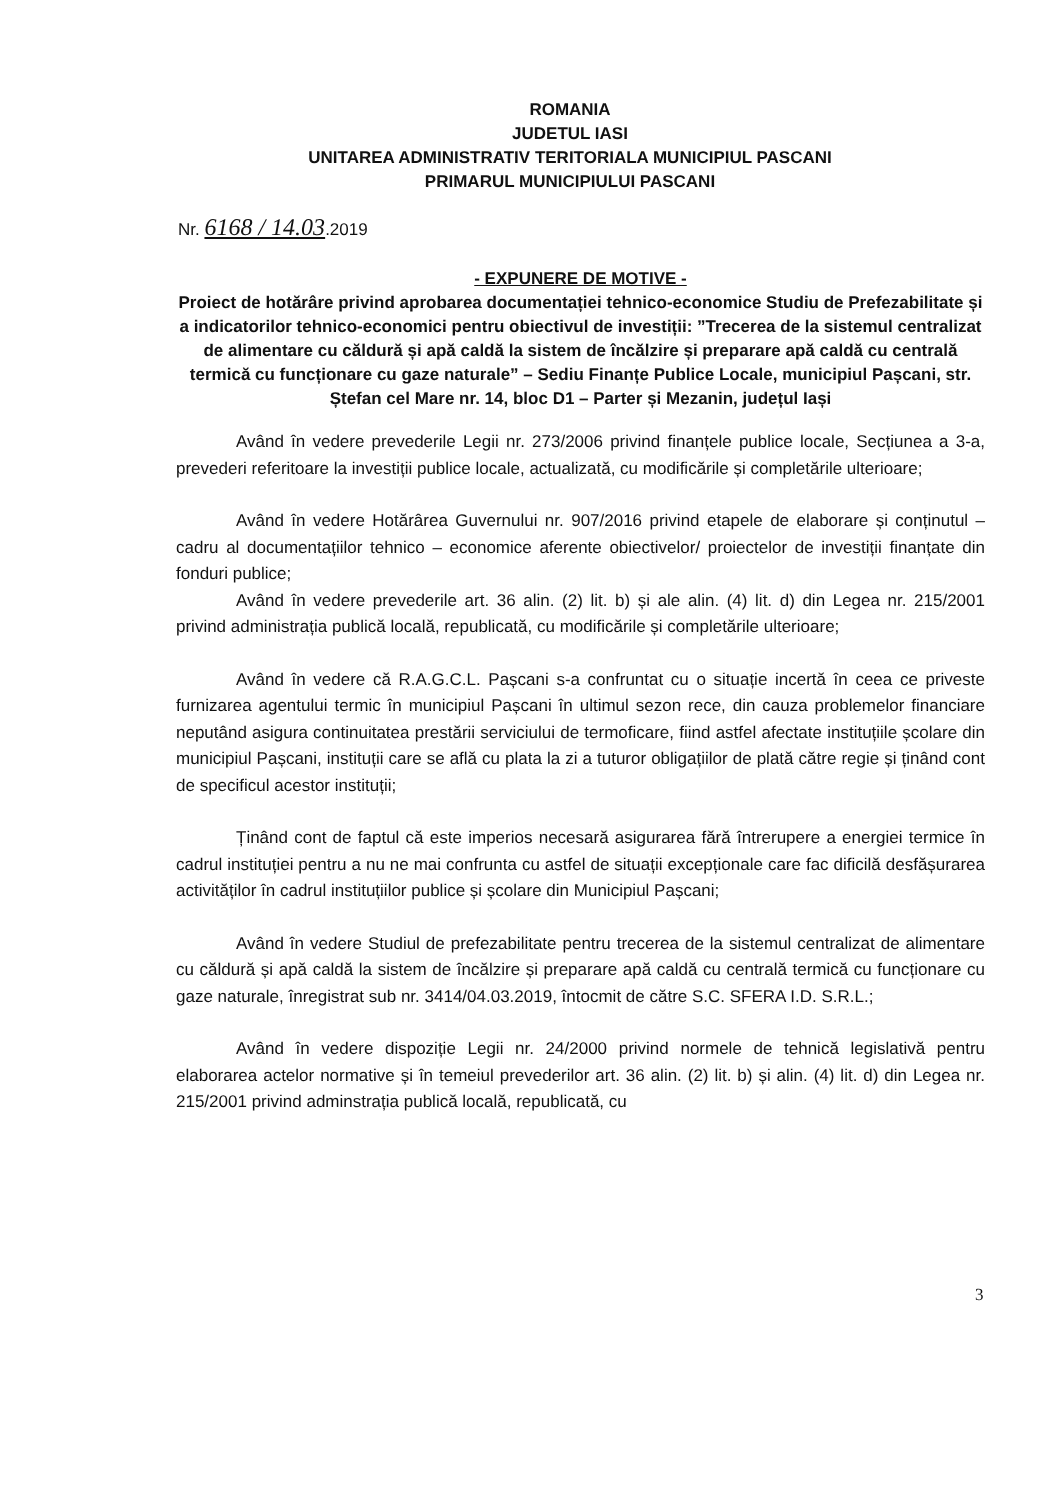ROMANIA
JUDETUL IASI
UNITAREA ADMINISTRATIV TERITORIALA MUNICIPIUL PASCANI
PRIMARUL MUNICIPIULUI PASCANI
Nr. 6168 / 14.03.2019
- EXPUNERE DE MOTIVE -
Proiect de hotărâre privind aprobarea documentației tehnico-economice Studiu de Prefezabilitate și a indicatorilor tehnico-economici pentru obiectivul de investiții: ”Trecerea de la sistemul centralizat de alimentare cu căldură și apă caldă la sistem de încălzire și preparare apă caldă cu centrală termică cu funcționare cu gaze naturale” – Sediu Finanțe Publice Locale, municipiul Pașcani, str. Ștefan cel Mare nr. 14, bloc D1 – Parter și Mezanin, județul Iași
Având în vedere prevederile Legii nr. 273/2006 privind finanțele publice locale, Secțiunea a 3-a, prevederi referitoare la investiții publice locale, actualizată, cu modificările și completările ulterioare;
Având în vedere Hotărârea Guvernului nr. 907/2016 privind etapele de elaborare și conținutul – cadru al documentațiilor tehnico – economice aferente obiectivelor/ proiectelor de investiții finanțate din fonduri publice;
Având în vedere prevederile art. 36 alin. (2) lit. b) și ale alin. (4) lit. d) din Legea nr. 215/2001 privind administrația publică locală, republicată, cu modificările și completările ulterioare;
Având în vedere că R.A.G.C.L. Pașcani s-a confruntat cu o situație incertă în ceea ce priveste furnizarea agentului termic în municipiul Pașcani în ultimul sezon rece, din cauza problemelor financiare neputând asigura continuitatea prestării serviciului de termoficare, fiind astfel afectate instituțiile școlare din municipiul Pașcani, instituții care se află cu plata la zi a tuturor obligațiilor de plată către regie și ținând cont de specificul acestor instituții;
Ținând cont de faptul că este imperios necesară asigurarea fără întrerupere a energiei termice în cadrul instituției pentru a nu ne mai confrunta cu astfel de situații excepționale care fac dificilă desfășurarea activităților în cadrul instituțiilor publice și școlare din Municipiul Pașcani;
Având în vedere Studiul de prefezabilitate pentru trecerea de la sistemul centralizat de alimentare cu căldură și apă caldă la sistem de încălzire și preparare apă caldă cu centrală termică cu funcționare cu gaze naturale, înregistrat sub nr. 3414/04.03.2019, întocmit de către S.C. SFERA I.D. S.R.L.;
Având în vedere dispoziție Legii nr. 24/2000 privind normele de tehnică legislativă pentru elaborarea actelor normative și în temeiul prevederilor art. 36 alin. (2) lit. b) și alin. (4) lit. d) din Legea nr. 215/2001 privind adminstrația publică locală, republicată, cu
3